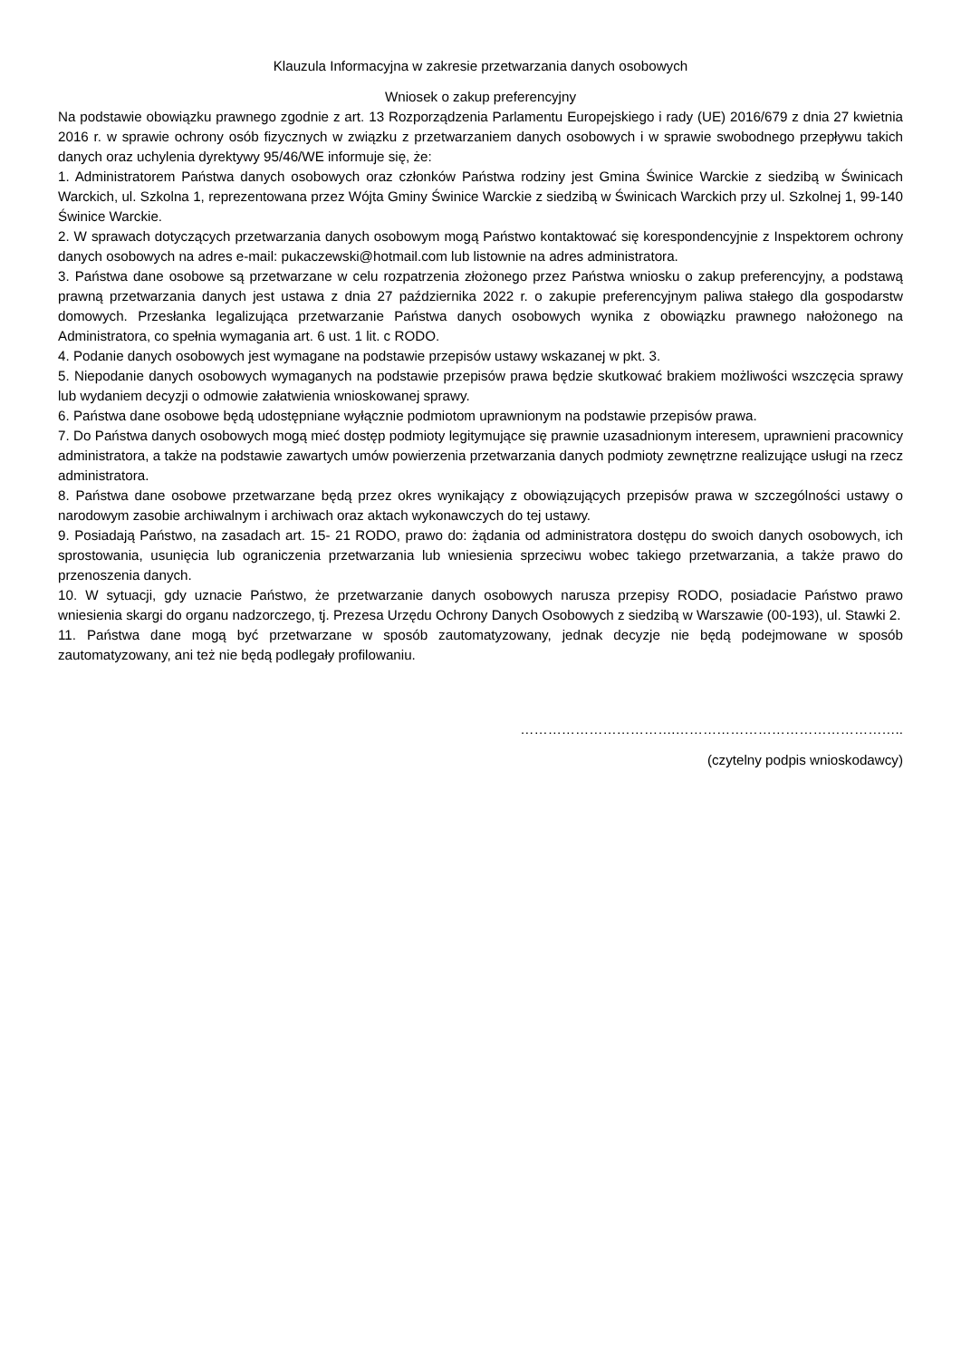Klauzula Informacyjna w zakresie przetwarzania danych osobowych
Wniosek o zakup preferencyjny
Na podstawie obowiązku prawnego zgodnie z art. 13 Rozporządzenia Parlamentu Europejskiego i rady (UE) 2016/679 z dnia 27 kwietnia 2016 r. w sprawie ochrony osób fizycznych w związku z przetwarzaniem danych osobowych i w sprawie swobodnego przepływu takich danych oraz uchylenia dyrektywy 95/46/WE informuje się, że:
1. Administratorem Państwa danych osobowych oraz członków Państwa rodziny jest Gmina Świnice Warckie z siedzibą w Świnicach Warckich, ul. Szkolna 1, reprezentowana przez Wójta Gminy Świnice Warckie z siedzibą w Świnicach Warckich przy ul. Szkolnej 1, 99-140 Świnice Warckie.
2. W sprawach dotyczących przetwarzania danych osobowym mogą Państwo kontaktować się korespondencyjnie z Inspektorem ochrony danych osobowych na adres e-mail: pukaczewski@hotmail.com lub listownie na adres administratora.
3. Państwa dane osobowe są przetwarzane w celu rozpatrzenia złożonego przez Państwa wniosku o zakup preferencyjny, a podstawą prawną przetwarzania danych jest ustawa z dnia 27 października 2022 r. o zakupie preferencyjnym paliwa stałego dla gospodarstw domowych. Przesłanka legalizująca przetwarzanie Państwa danych osobowych wynika z obowiązku prawnego nałożonego na Administratora, co spełnia wymagania art. 6 ust. 1 lit. c RODO.
4. Podanie danych osobowych jest wymagane na podstawie przepisów ustawy wskazanej w pkt. 3.
5. Niepodanie danych osobowych wymaganych na podstawie przepisów prawa będzie skutkować brakiem możliwości wszczęcia sprawy lub wydaniem decyzji o odmowie załatwienia wnioskowanej sprawy.
6. Państwa dane osobowe będą udostępniane wyłącznie podmiotom uprawnionym na podstawie przepisów prawa.
7. Do Państwa danych osobowych mogą mieć dostęp podmioty legitymujące się prawnie uzasadnionym interesem, uprawnieni pracownicy administratora, a także na podstawie zawartych umów powierzenia przetwarzania danych podmioty zewnętrzne realizujące usługi na rzecz administratora.
8. Państwa dane osobowe przetwarzane będą przez okres wynikający z obowiązujących przepisów prawa w szczególności ustawy o narodowym zasobie archiwalnym i archiwach oraz aktach wykonawczych do tej ustawy.
9. Posiadają Państwo, na zasadach art. 15- 21 RODO, prawo do: żądania od administratora dostępu do swoich danych osobowych, ich sprostowania, usunięcia lub ograniczenia przetwarzania lub wniesienia sprzeciwu wobec takiego przetwarzania, a także prawo do przenoszenia danych.
10. W sytuacji, gdy uznacie Państwo, że przetwarzanie danych osobowych narusza przepisy RODO, posiadacie Państwo prawo wniesienia skargi do organu nadzorczego, tj. Prezesa Urzędu Ochrony Danych Osobowych z siedzibą w Warszawie (00-193), ul. Stawki 2.
11. Państwa dane mogą być przetwarzane w sposób zautomatyzowany, jednak decyzje nie będą podejmowane w sposób zautomatyzowany, ani też nie będą podlegały profilowaniu.
…………………………….…………………………………………..
(czytelny podpis wnioskodawcy)